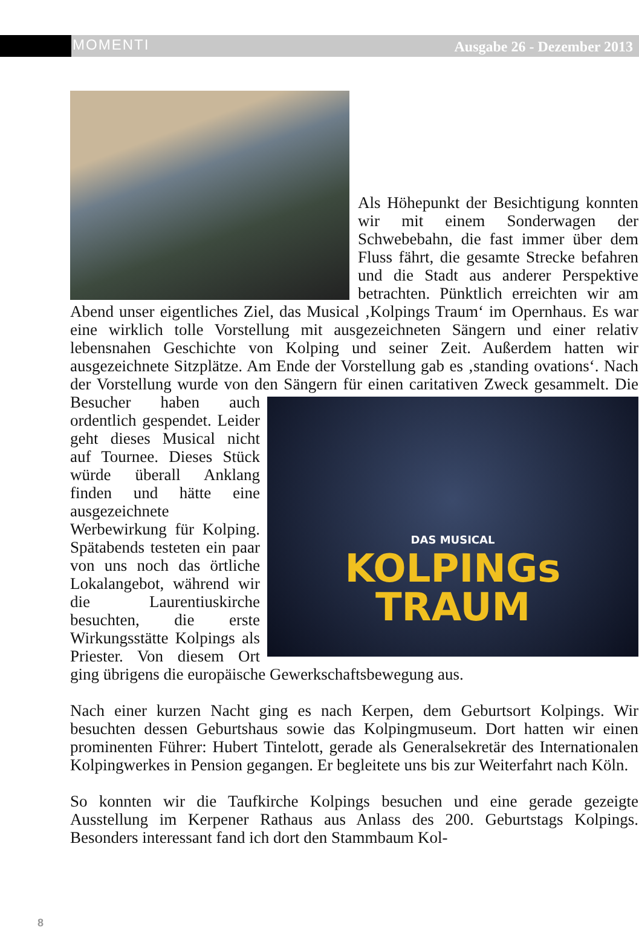MOMENTI Ausgabe 26 - Dezember 2013
Als Höhepunkt der Besichtigung konnten wir mit einem Sonderwagen der Schwebebahn, die fast immer über dem Fluss fährt, die gesamte Strecke befahren und die Stadt aus anderer Perspektive betrachten. Pünktlich erreichten wir am Abend unser eigentliches Ziel, das Musical ‚Kolpings Traum‘ im Opernhaus. Es war eine wirklich tolle Vorstellung mit ausgezeichneten Sängern und einer relativ lebensnahen Geschichte von Kolping und seiner Zeit. Außerdem hatten wir ausgezeichnete Sitzplätze. Am Ende der Vorstellung gab es ‚standing ovations‘. Nach der Vorstellung wurde von den Sängern für einen caritativen Zweck gesammelt.
DAS MUSICAL
KOLPINGs
TRAUM
Die Besucher haben auch ordentlich gespendet. Leider geht dieses Musical nicht auf Tournee. Dieses Stück würde überall Anklang finden und hätte eine ausgezeichnete Werbewirkung für Kolping. Spätabends testeten ein paar von uns noch das örtliche Lokalangebot, während wir die Laurentiuskirche besuchten, die erste Wirkungsstätte Kolpings als Priester. Von diesem Ort ging übrigens die europäische Gewerkschaftsbewegung aus.
Nach einer kurzen Nacht ging es nach Kerpen, dem Geburtsort Kolpings. Wir besuchten dessen Geburtshaus sowie das Kolpingmuseum. Dort hatten wir einen prominenten Führer: Hubert Tintelott, gerade als Generalsekretär des Internationalen Kolpingwerkes in Pension gegangen. Er begleitete uns bis zur Weiterfahrt nach Köln.
So konnten wir die Taufkirche Kolpings besuchen und eine gerade gezeigte Ausstellung im Kerpener Rathaus aus Anlass des 200. Geburtstags Kolpings. Besonders interessant fand ich dort den Stammbaum Kol-
8